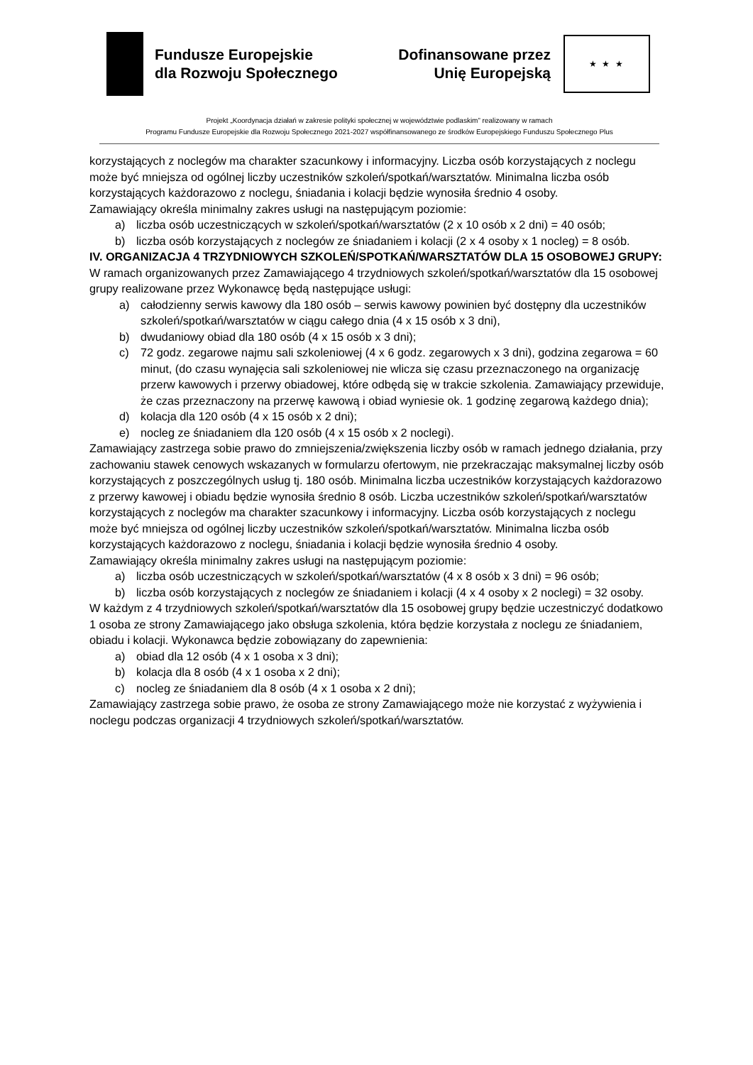Fundusze Europejskie
dla Rozwoju Społecznego
Dofinansowane przez
Unię Europejską
★ ★ ★
Projekt „Koordynacja działań w zakresie polityki społecznej w województwie podlaskim” realizowany w ramach
Programu Fundusze Europejskie dla Rozwoju Społecznego 2021-2027 współfinansowanego ze środków Europejskiego Funduszu Społecznego Plus
korzystających z noclegów ma charakter szacunkowy i informacyjny. Liczba osób korzystających z noclegu może być mniejsza od ogólnej liczby uczestników szkoleń/spotkań/warsztatów. Minimalna liczba osób korzystających każdorazowo z noclegu, śniadania i kolacji będzie wynosiła średnio 4 osoby.
Zamawiający określa minimalny zakres usługi na następującym poziomie:
a) liczba osób uczestniczących w szkoleń/spotkań/warsztatów (2 x 10 osób x 2 dni) = 40 osób;
b) liczba osób korzystających z noclegów ze śniadaniem i kolacji (2 x 4 osoby x 1 nocleg) = 8 osób.
IV. ORGANIZACJA 4 TRZYDNIOWYCH SZKOLEŃ/SPOTKAŃ/WARSZTATÓW DLA 15 OSOBOWEJ GRUPY:
W ramach organizowanych przez Zamawiającego 4 trzydniowych szkoleń/spotkań/warsztatów dla 15 osobowej grupy realizowane przez Wykonawcę będą następujące usługi:
a) całodzienny serwis kawowy dla 180 osób – serwis kawowy powinien być dostępny dla uczestników szkoleń/spotkań/warsztatów w ciągu całego dnia (4 x 15 osób x 3 dni),
b) dwudaniowy obiad dla 180 osób (4 x 15 osób x 3 dni);
c) 72 godz. zegarowe najmu sali szkoleniowej (4 x 6 godz. zegarowych x 3 dni), godzina zegarowa = 60 minut, (do czasu wynajęcia sali szkoleniowej nie wlicza się czasu przeznaczonego na organizację przerw kawowych i przerwy obiadowej, które odbędą się w trakcie szkolenia. Zamawiający przewiduje, że czas przeznaczony na przerwę kawową i obiad wyniesie ok. 1 godzinę zegarową każdego dnia);
d) kolacja dla 120 osób (4 x 15 osób x 2 dni);
e) nocleg ze śniadaniem dla 120 osób (4 x 15 osób x 2 noclegi).
Zamawiający zastrzega sobie prawo do zmniejszenia/zwiększenia liczby osób w ramach jednego działania, przy zachowaniu stawek cenowych wskazanych w formularzu ofertowym, nie przekraczając maksymalnej liczby osób korzystających z poszczególnych usług tj. 180 osób. Minimalna liczba uczestników korzystających każdorazowo z przerwy kawowej i obiadu będzie wynosiła średnio 8 osób. Liczba uczestników szkoleń/spotkań/warsztatów korzystających z noclegów ma charakter szacunkowy i informacyjny. Liczba osób korzystających z noclegu może być mniejsza od ogólnej liczby uczestników szkoleń/spotkań/warsztatów. Minimalna liczba osób korzystających każdorazowo z noclegu, śniadania i kolacji będzie wynosiła średnio 4 osoby.
Zamawiający określa minimalny zakres usługi na następującym poziomie:
a) liczba osób uczestniczących w szkoleń/spotkań/warsztatów (4 x 8 osób x 3 dni) = 96 osób;
b) liczba osób korzystających z noclegów ze śniadaniem i kolacji (4 x 4 osoby x 2 noclegi) = 32 osoby.
W każdym z 4 trzydniowych szkoleń/spotkań/warsztatów dla 15 osobowej grupy będzie uczestniczyć dodatkowo 1 osoba ze strony Zamawiającego jako obsługa szkolenia, która będzie korzystała z noclegu ze śniadaniem, obiadu i kolacji. Wykonawca będzie zobowiązany do zapewnienia:
a) obiad dla 12 osób (4 x 1 osoba x 3 dni);
b) kolacja dla 8 osób (4 x 1 osoba x 2 dni);
c) nocleg ze śniadaniem dla 8 osób (4 x 1 osoba x 2 dni);
Zamawiający zastrzega sobie prawo, że osoba ze strony Zamawiającego może nie korzystać z wyżywienia i noclegu podczas organizacji 4 trzydniowych szkoleń/spotkań/warsztatów.